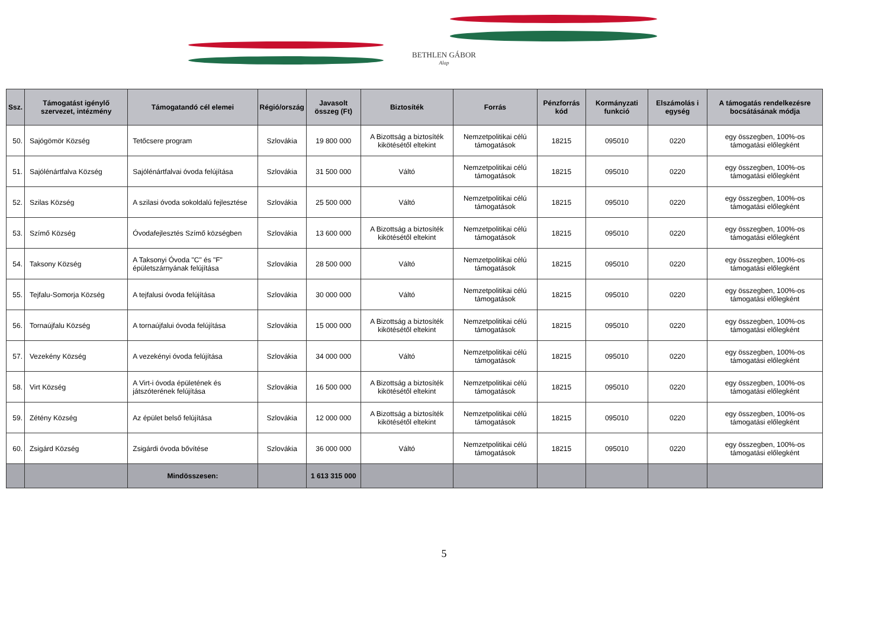BETHLEN GÁBOR
Alap
| Ssz. | Támogatást igénylő szervezet, intézmény | Támogatandó cél elemei | Régió/ország | Javasolt összeg (Ft) | Biztosíték | Forrás | Pénzforrás kód | Kormányzati funkció | Elszámolás i egység | A támogatás rendelkezésre bocsátásának módja |
| --- | --- | --- | --- | --- | --- | --- | --- | --- | --- | --- |
| 50. | Sajógömör Község | Tetőcsere program | Szlovákia | 19 800 000 | A Bizottság a biztosíték kikötésétől eltekint | Nemzetpolitikai célú támogatások | 18215 | 095010 | 0220 | egy összegben, 100%-os támogatási előlegként |
| 51. | Sajólénártfalva Község | Sajólénártfalvai óvoda felújítása | Szlovákia | 31 500 000 | Váltó | Nemzetpolitikai célú támogatások | 18215 | 095010 | 0220 | egy összegben, 100%-os támogatási előlegként |
| 52. | Szilas Község | A szilasi óvoda sokoldalú fejlesztése | Szlovákia | 25 500 000 | Váltó | Nemzetpolitikai célú támogatások | 18215 | 095010 | 0220 | egy összegben, 100%-os támogatási előlegként |
| 53. | Szímő Község | Óvodafejlesztés Szímő községben | Szlovákia | 13 600 000 | A Bizottság a biztosíték kikötésétől eltekint | Nemzetpolitikai célú támogatások | 18215 | 095010 | 0220 | egy összegben, 100%-os támogatási előlegként |
| 54. | Taksony Község | A Taksonyi Óvoda "C" és "F" épületszárnyának felújítása | Szlovákia | 28 500 000 | Váltó | Nemzetpolitikai célú támogatások | 18215 | 095010 | 0220 | egy összegben, 100%-os támogatási előlegként |
| 55. | Tejfalu-Somorja Község | A tejfalusi óvoda felújítása | Szlovákia | 30 000 000 | Váltó | Nemzetpolitikai célú támogatások | 18215 | 095010 | 0220 | egy összegben, 100%-os támogatási előlegként |
| 56. | Tornaújfalu Község | A tornaújfalui óvoda felújítása | Szlovákia | 15 000 000 | A Bizottság a biztosíték kikötésétől eltekint | Nemzetpolitikai célú támogatások | 18215 | 095010 | 0220 | egy összegben, 100%-os támogatási előlegként |
| 57. | Vezekény Község | A vezekényi óvoda felújítása | Szlovákia | 34 000 000 | Váltó | Nemzetpolitikai célú támogatások | 18215 | 095010 | 0220 | egy összegben, 100%-os támogatási előlegként |
| 58. | Virt Község | A Virt-i óvoda épületének és játszóterének felújítása | Szlovákia | 16 500 000 | A Bizottság a biztosíték kikötésétől eltekint | Nemzetpolitikai célú támogatások | 18215 | 095010 | 0220 | egy összegben, 100%-os támogatási előlegként |
| 59. | Zétény Község | Az épület belső felújítása | Szlovákia | 12 000 000 | A Bizottság a biztosíték kikötésétől eltekint | Nemzetpolitikai célú támogatások | 18215 | 095010 | 0220 | egy összegben, 100%-os támogatási előlegként |
| 60. | Zsigárd Község | Zsigárdi óvoda bővítése | Szlovákia | 36 000 000 | Váltó | Nemzetpolitikai célú támogatások | 18215 | 095010 | 0220 | egy összegben, 100%-os támogatási előlegként |
| | | Mindösszesen: | | 1 613 315 000 | | | | | | |
5